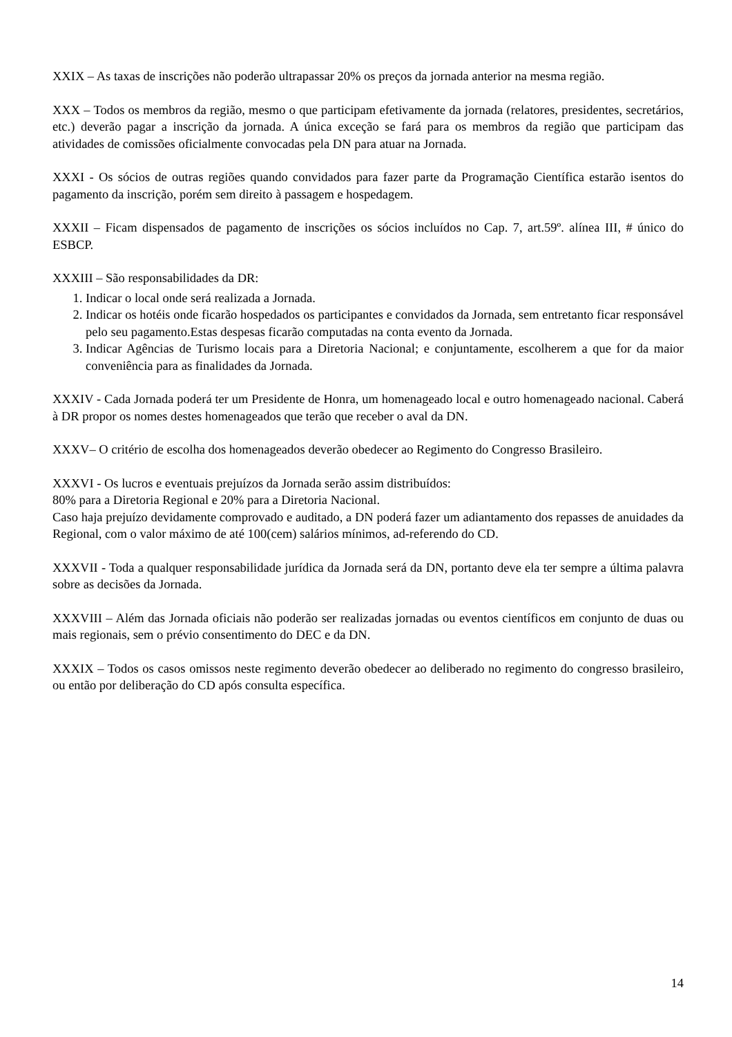XXIX – As taxas de inscrições não poderão ultrapassar 20% os preços da jornada anterior na mesma região.
XXX – Todos os membros da região, mesmo o que participam efetivamente da jornada (relatores, presidentes, secretários, etc.) deverão pagar a inscrição da jornada. A única exceção se fará para os membros da região que participam das atividades de comissões oficialmente convocadas pela DN para atuar na Jornada.
XXXI - Os sócios de outras regiões quando convidados para fazer parte da Programação Científica estarão isentos do pagamento da inscrição, porém sem direito à passagem e hospedagem.
XXXII – Ficam dispensados de pagamento de inscrições os sócios incluídos no Cap. 7, art.59º. alínea III, # único do ESBCP.
XXXIII – São responsabilidades da DR:
1. Indicar o local onde será realizada a Jornada.
2. Indicar os hotéis onde ficarão hospedados os participantes e convidados da Jornada, sem entretanto ficar responsável pelo seu pagamento.Estas despesas ficarão computadas na conta evento da Jornada.
3. Indicar Agências de Turismo locais para a Diretoria Nacional; e conjuntamente, escolherem a que for da maior conveniência para as finalidades da Jornada.
XXXIV - Cada Jornada poderá ter um Presidente de Honra, um homenageado local e outro homenageado nacional. Caberá à DR propor os nomes destes homenageados que terão que receber o aval da DN.
XXXV– O critério de escolha dos homenageados deverão obedecer ao Regimento do Congresso Brasileiro.
XXXVI - Os lucros e eventuais prejuízos da Jornada serão assim distribuídos:
80% para a Diretoria Regional e 20% para a Diretoria Nacional.
Caso haja prejuízo devidamente comprovado e auditado, a DN poderá fazer um adiantamento dos repasses de anuidades da Regional, com o valor máximo de até 100(cem) salários mínimos, ad-referendo do CD.
XXXVII - Toda a qualquer responsabilidade jurídica da Jornada será da DN, portanto deve ela ter sempre a última palavra sobre as decisões da Jornada.
XXXVIII – Além das Jornada oficiais não poderão ser realizadas jornadas ou eventos científicos em conjunto de duas ou mais regionais, sem o prévio consentimento do DEC e da DN.
XXXIX – Todos os casos omissos neste regimento deverão obedecer ao deliberado no regimento do congresso brasileiro, ou então por deliberação do CD após consulta específica.
14